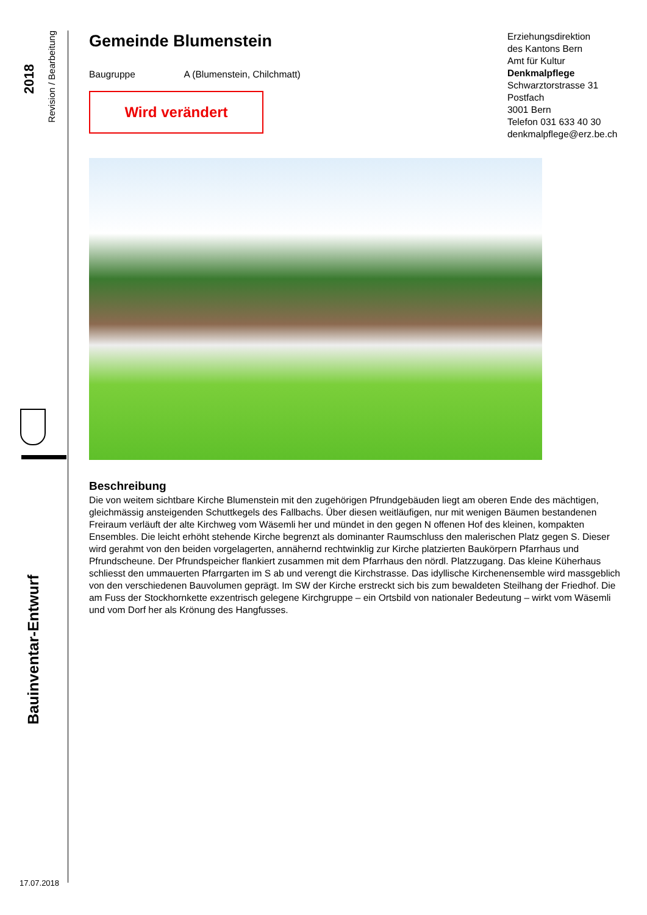2018
Revision / Bearbeitung
Bauinventar-Entwurf
17.07.2018
Gemeinde Blumenstein
Baugruppe A (Blumenstein, Chilchmatt)
Wird verändert
Beschreibung
Die von weitem sichtbare Kirche Blumenstein mit den zugehörigen Pfrundgebäuden liegt am oberen Ende des mächtigen, gleichmässig ansteigenden Schuttkegels des Fallbachs. Über diesen weitläufigen, nur mit wenigen Bäumen bestandenen Freiraum verläuft der alte Kirchweg vom Wäsemli her und mündet in den gegen N offenen Hof des kleinen, kompakten Ensembles. Die leicht erhöht stehende Kirche begrenzt als dominanter Raumschluss den malerischen Platz gegen S. Dieser wird gerahmt von den beiden vorgelagerten, annähernd rechtwinklig zur Kirche platzierten Baukörpern Pfarrhaus und Pfrundscheune. Der Pfrundspeicher flankiert zusammen mit dem Pfarrhaus den nördl. Platzzugang. Das kleine Küherhaus schliesst den ummauerten Pfarrgarten im S ab und verengt die Kirchstrasse. Das idyllische Kirchenensemble wird massgeblich von den verschiedenen Bauvolumen geprägt. Im SW der Kirche erstreckt sich bis zum bewaldeten Steilhang der Friedhof. Die am Fuss der Stockhornkette exzentrisch gelegene Kirchgruppe – ein Ortsbild von nationaler Bedeutung – wirkt vom Wäsemli und vom Dorf her als Krönung des Hangfusses.
Erziehungsdirektion
des Kantons Bern
Amt für Kultur
Denkmalpflege
Schwarztorstrasse 31
Postfach
3001 Bern
Telefon 031 633 40 30
denkmalpflege@erz.be.ch